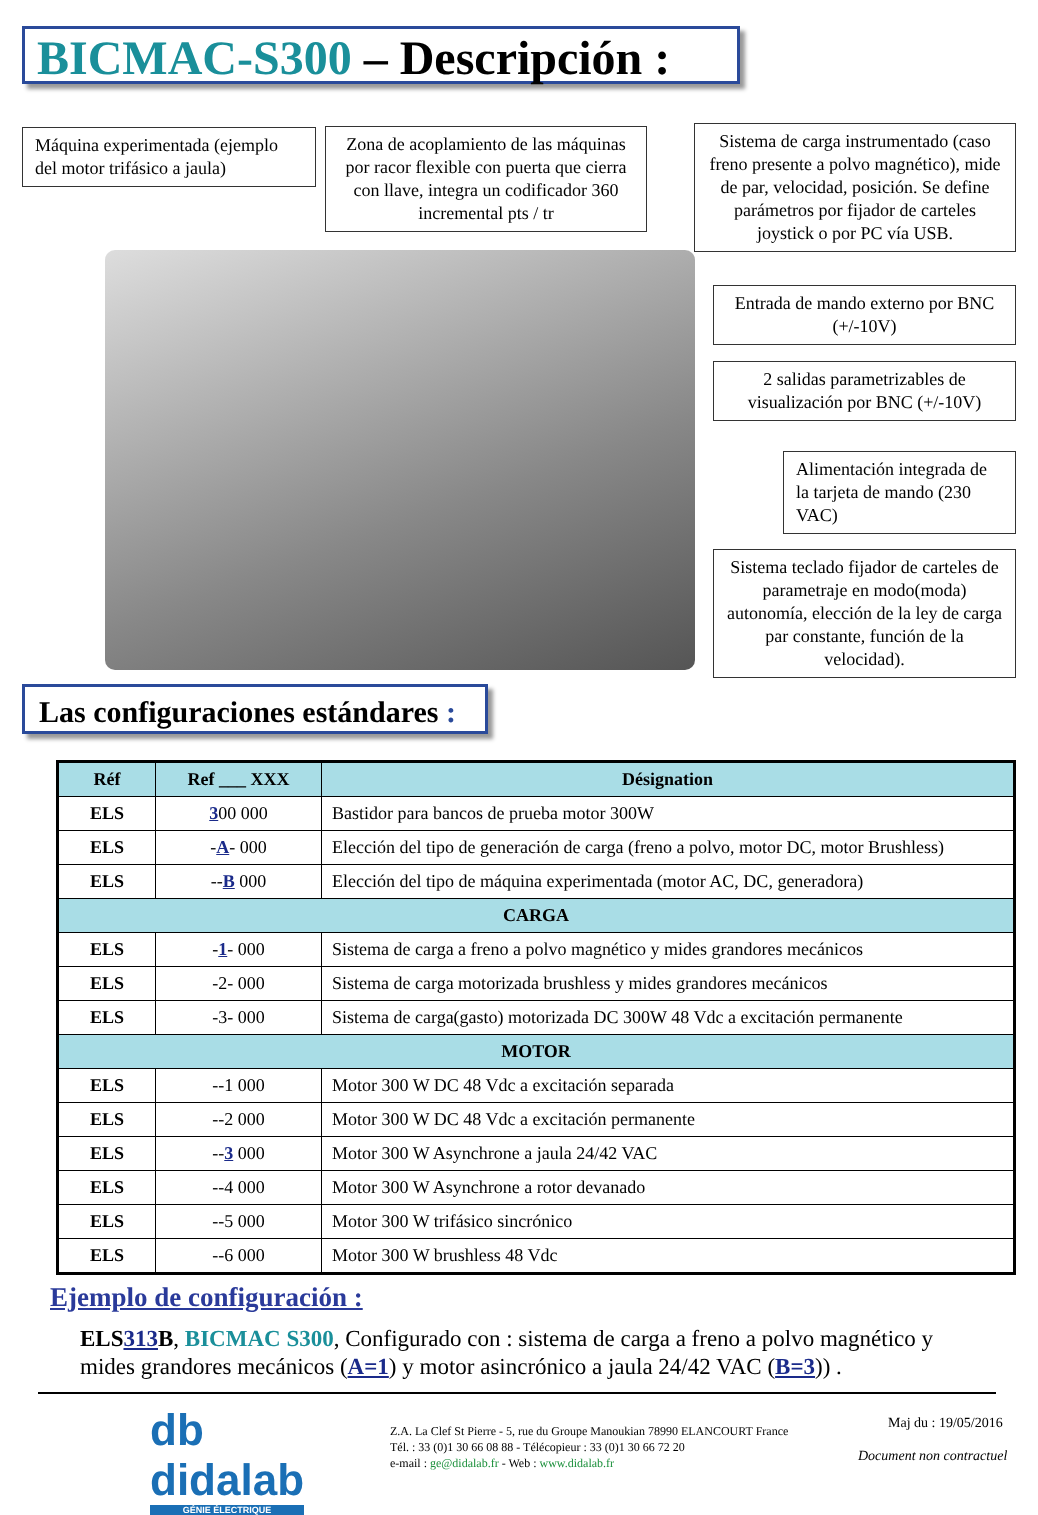BICMAC-S300 – Descripción :
Máquina experimentada (ejemplo del motor trifásico a jaula)
Zona de acoplamiento de las máquinas por racor flexible con puerta que cierra con llave, integra un codificador 360 incremental pts / tr
Sistema de carga instrumentado (caso freno presente a polvo magnético), mide de par, velocidad, posición. Se define parámetros por fijador de carteles joystick o por PC vía USB.
Entrada de mando externo por BNC (+/-10V)
2 salidas parametrizables de visualización por BNC (+/-10V)
Alimentación integrada de la tarjeta de mando (230 VAC)
Sistema teclado fijador de carteles de parametraje en modo(moda) autonomía, elección de la ley de carga par constante, función de la velocidad).
Las configuraciones estándares :
| Réf | Ref ___ XXX | Désignation |
| --- | --- | --- |
| ELS | 3 00 000 | Bastidor para bancos de prueba motor 300W |
| ELS | - A - 000 | Elección del tipo de generación de carga (freno a polvo, motor DC, motor Brushless) |
| ELS | -- B 000 | Elección del tipo de máquina experimentada (motor AC, DC, generadora) |
| CARGA | | |
| ELS | - 1 - 000 | Sistema de carga a freno a polvo magnético y mides grandores mecánicos |
| ELS | -2- 000 | Sistema de carga motorizada brushless y mides grandores mecánicos |
| ELS | -3- 000 | Sistema de carga(gasto) motorizada DC 300W 48 Vdc a excitación permanente |
| MOTOR | | |
| ELS | --1 000 | Motor 300 W DC 48 Vdc a excitación separada |
| ELS | --2 000 | Motor 300 W DC 48 Vdc a excitación permanente |
| ELS | -- 3 000 | Motor 300 W Asynchrone a jaula 24/42 VAC |
| ELS | --4 000 | Motor 300 W Asynchrone a rotor devanado |
| ELS | --5 000 | Motor 300 W trifásico sincrónico |
| ELS | --6 000 | Motor 300 W brushless 48 Vdc |
Ejemplo de configuración :
ELS313 B, BICMAC S300, Configurado con : sistema de carga a freno a polvo magnético y mides grandores mecánicos (A=1) y motor asincrónico a jaula 24/42 VAC (B=3)) .
db
didalab
GÉNIE ÉLECTRIQUE
Z.A. La Clef St Pierre - 5, rue du Groupe Manoukian 78990 ELANCOURT France
Tél. : 33 (0)1 30 66 08 88 - Télécopieur : 33 (0)1 30 66 72 20
e-mail : ge@didalab.fr - Web : www.didalab.fr
Maj du : 19/05/2016
Document non contractuel